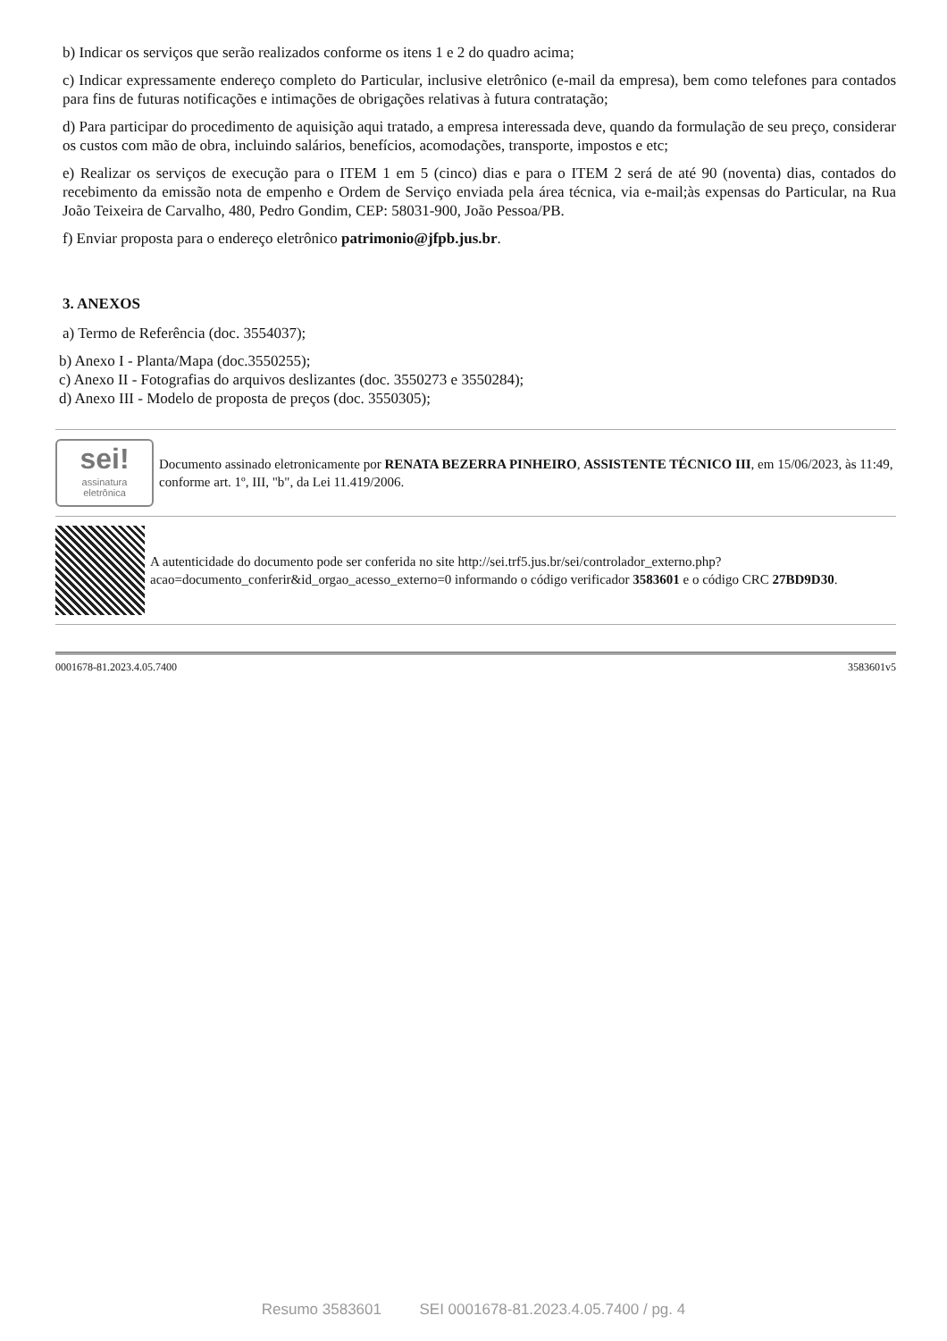b) Indicar os serviços que serão realizados conforme os itens 1 e 2 do quadro acima;
c) Indicar expressamente endereço completo do Particular, inclusive eletrônico (e-mail da empresa), bem como telefones para contados para fins de futuras notificações e intimações de obrigações relativas à futura contratação;
d) Para participar do procedimento de aquisição aqui tratado, a empresa interessada deve, quando da formulação de seu preço, considerar os custos com mão de obra, incluindo salários, benefícios, acomodações, transporte, impostos e etc;
e) Realizar os serviços de execução para o ITEM 1 em 5 (cinco) dias e para o ITEM 2 será de até 90 (noventa) dias, contados do recebimento da emissão nota de empenho e Ordem de Serviço enviada pela área técnica, via e-mail;às expensas do Particular, na Rua João Teixeira de Carvalho, 480, Pedro Gondim, CEP: 58031-900, João Pessoa/PB.
f) Enviar proposta para o endereço eletrônico patrimonio@jfpb.jus.br.
3. ANEXOS
a) Termo de Referência (doc. 3554037);
b) Anexo I - Planta/Mapa (doc.3550255);
c) Anexo II - Fotografias do arquivos deslizantes (doc. 3550273 e 3550284);
d) Anexo III - Modelo de proposta de preços (doc. 3550305);
sei!
assinatura
eletrônica
Documento assinado eletronicamente por RENATA BEZERRA PINHEIRO, ASSISTENTE TÉCNICO III, em 15/06/2023, às 11:49, conforme art. 1º, III, "b", da Lei 11.419/2006.
A autenticidade do documento pode ser conferida no site http://sei.trf5.jus.br/sei/controlador_externo.php?acao=documento_conferir&id_orgao_acesso_externo=0 informando o código verificador 3583601 e o código CRC 27BD9D30.
0001678-81.2023.4.05.7400 3583601v5
Resumo 3583601 SEI 0001678-81.2023.4.05.7400 / pg. 4